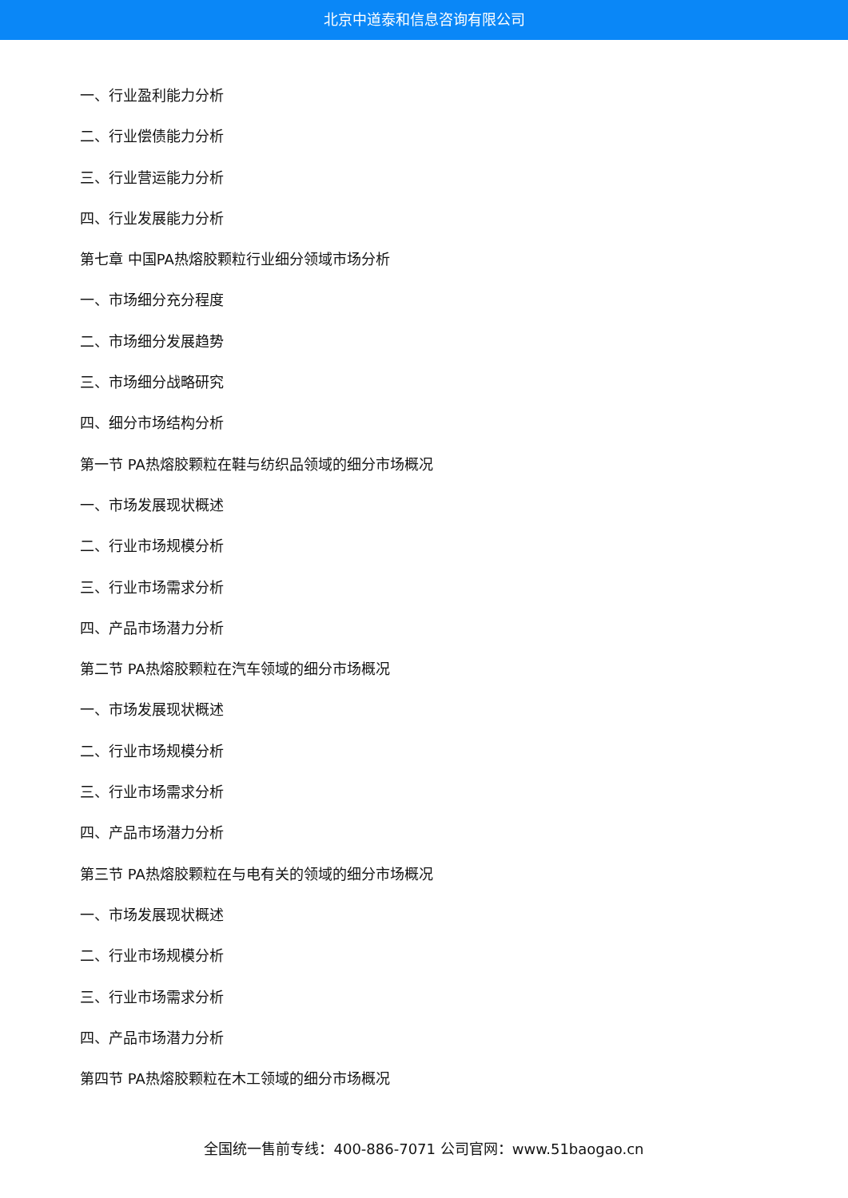北京中道泰和信息咨询有限公司
一、行业盈利能力分析
二、行业偿债能力分析
三、行业营运能力分析
四、行业发展能力分析
第七章 中国PA热熔胶颗粒行业细分领域市场分析
一、市场细分充分程度
二、市场细分发展趋势
三、市场细分战略研究
四、细分市场结构分析
第一节 PA热熔胶颗粒在鞋与纺织品领域的细分市场概况
一、市场发展现状概述
二、行业市场规模分析
三、行业市场需求分析
四、产品市场潜力分析
第二节 PA热熔胶颗粒在汽车领域的细分市场概况
一、市场发展现状概述
二、行业市场规模分析
三、行业市场需求分析
四、产品市场潜力分析
第三节 PA热熔胶颗粒在与电有关的领域的细分市场概况
一、市场发展现状概述
二、行业市场规模分析
三、行业市场需求分析
四、产品市场潜力分析
第四节 PA热熔胶颗粒在木工领域的细分市场概况
全国统一售前专线：400-886-7071 公司官网：www.51baogao.cn